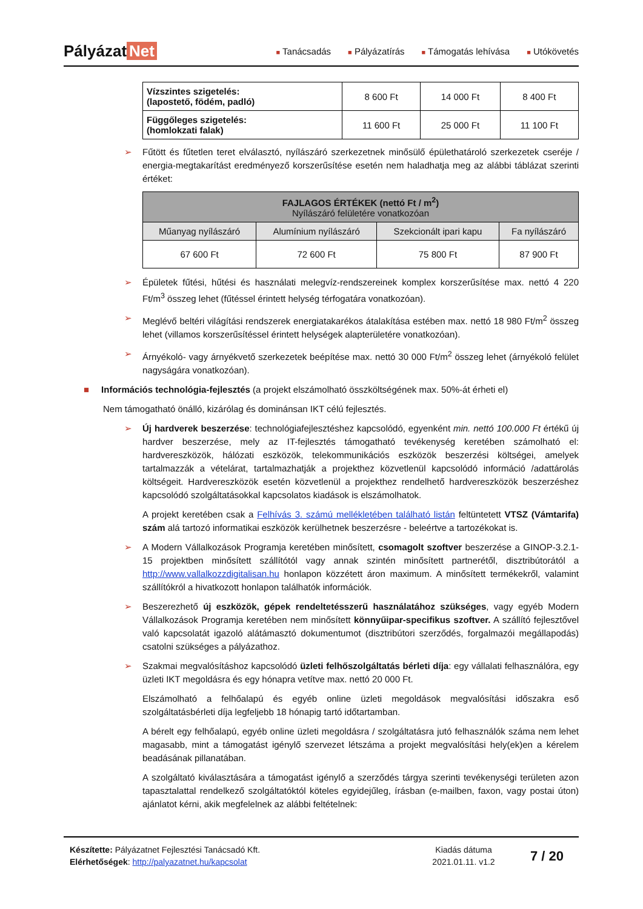Pályázat Net
■ Tanácsadás ■ Pályázatírás ■ Támogatás lehívása ■ Utókövetés
| Vízszintes szigetelés: (lapostető, födém, padló) | 8 600 Ft | 14 000 Ft | 8 400 Ft |
| Függőleges szigetelés: (homlokzati falak) | 11 600 Ft | 25 000 Ft | 11 100 Ft |
Fűtött és fűtetlen teret elválasztó, nyílászáró szerkezetnek minősülő épülethatároló szerkezetek cseréje / energia-megtakarítást eredményező korszerűsítése esetén nem haladhatja meg az alábbi táblázat szerinti értéket:
| FAJLAGOS ÉRTÉKEK (nettó Ft / m<sup>2</sup>) Nyílászáró felületére vonatkozóan | | | |
| --- | --- | --- | --- |
| Műanyag nyílászáró | Alumínium nyílászáró | Szekcionált ipari kapu | Fa nyílászáró |
| 67 600 Ft | 72 600 Ft | 75 800 Ft | 87 900 Ft |
Épületek fűtési, hűtési és használati melegvíz-rendszereinek komplex korszerűsítése max. nettó 4 220 Ft/m<sup>3</sup> összeg lehet (fűtéssel érintett helység térfogatára vonatkozóan).
Meglévő beltéri világítási rendszerek energiatakarékos átalakítása estében max. nettó 18 980 Ft/m<sup>2</sup> összeg lehet (villamos korszerűsítéssel érintett helységek alapterületére vonatkozóan).
Árnyékoló- vagy árnyékvető szerkezetek beépítése max. nettó 30 000 Ft/m<sup>2</sup> összeg lehet (árnyékoló felület nagyságára vonatkozóan).
■ Információs technológia-fejlesztés (a projekt elszámolható összköltségének max. 50%-át érheti el)
Nem támogatható önálló, kizárólag és dominánsan IKT célú fejlesztés.
Új hardverek beszerzése: technológiafejlesztéshez kapcsolódó, egyenként min. nettó 100.000 Ft értékű új hardver beszerzése, mely az IT-fejlesztés támogatható tevékenység keretében számolható el: hardvereszközök, hálózati eszközök, telekommunikációs eszközök beszerzési költségei, amelyek tartalmazzák a vételárat, tartalmazhatják a projekthez közvetlenül kapcsolódó információ /adattárolás költségeit. Hardvereszközök esetén közvetlenül a projekthez rendelhető hardvereszközök beszerzéshez kapcsolódó szolgáltatásokkal kapcsolatos kiadások is elszámolhatok.
A projekt keretében csak a Felhívás 3. számú mellékletében található listán feltüntetett VTSZ (Vámtarifa) szám alá tartozó informatikai eszközök kerülhetnek beszerzésre - beleértve a tartozékokat is.
A Modern Vállalkozások Programja keretében minősített, csomagolt szoftver beszerzése a GINOP-3.2.1-15 projektben minősített szállítótól vagy annak szintén minősített partnerétől, disztribútorától a http://www.vallalkozzdigitalisan.hu honlapon közzétett áron maximum. A minősített termékekről, valamint szállítókról a hivatkozott honlapon találhatók információk.
Beszerezhető új eszközök, gépek rendeltetésszerű használatához szükséges, vagy egyéb Modern Vállalkozások Programja keretében nem minősített könnyűipar-specifikus szoftver. A szállító fejlesztővel való kapcsolatát igazoló alátámasztó dokumentumot (disztribútori szerződés, forgalmazói megállapodás) csatolni szükséges a pályázathoz.
Szakmai megvalósításhoz kapcsolódó üzleti felhőszolgáltatás bérleti díja: egy vállalati felhasználóra, egy üzleti IKT megoldásra és egy hónapra vetítve max. nettó 20 000 Ft.
Elszámolható a felhőalapú és egyéb online üzleti megoldások megvalósítási időszakra eső szolgáltatásbérleti díja legfeljebb 18 hónapig tartó időtartamban.
A bérelt egy felhőalapú, egyéb online üzleti megoldásra / szolgáltatásra jutó felhasználók száma nem lehet magasabb, mint a támogatást igénylő szervezet létszáma a projekt megvalósítási hely(ek)en a kérelem beadásának pillanatában.
A szolgáltató kiválasztására a támogatást igénylő a szerződés tárgya szerinti tevékenységi területen azon tapasztalattal rendelkező szolgáltatóktól köteles egyidejűleg, írásban (e-mailben, faxon, vagy postai úton) ajánlatot kérni, akik megfelelnek az alábbi feltételnek:
Készítette: Pályázatnet Fejlesztési Tanácsadó Kft.
Elérhetőségek: http://palyazatnet.hu/kapcsolat
Kiadás dátuma
2021.01.11. v1.2
7 / 20